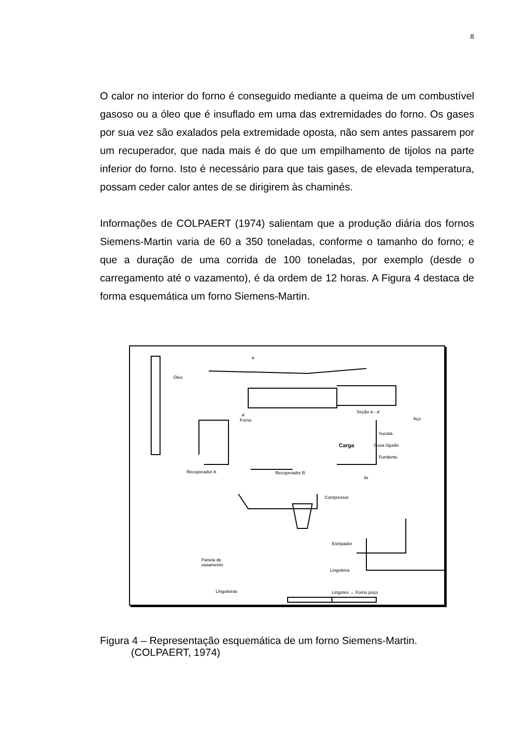8
O calor no interior do forno é conseguido mediante a queima de um combustível gasoso ou a óleo que é insuflado em uma das extremidades do forno. Os gases por sua vez são exalados pela extremidade oposta, não sem antes passarem por um recuperador, que nada mais é do que um empilhamento de tijolos na parte inferior do forno. Isto é necessário para que tais gases, de elevada temperatura, possam ceder calor antes de se dirigirem às chaminés.
Informações de COLPAERT (1974) salientam que a produção diária dos fornos Siemens-Martin varia de 60 a 350 toneladas, conforme o tamanho do forno; e que a duração de uma corrida de 100 toneladas, por exemplo (desde o carregamento até o vazamento), é da ordem de 12 horas. A Figura 4 destaca de forma esquemática um forno Siemens-Martin.
Óleo
a
a'
Forno
Seção a - a'
Aço
Sucata
Carga Gusa líquido
Fundente
Recuperador A Recuperador B
Ar
Compressor
Estripador
Panela de
vasamento
Lingoteira
Lingoteiras Lingotes → Forno poço
Figura 4 – Representação esquemática de um forno Siemens-Martin.
(COLPAERT, 1974)